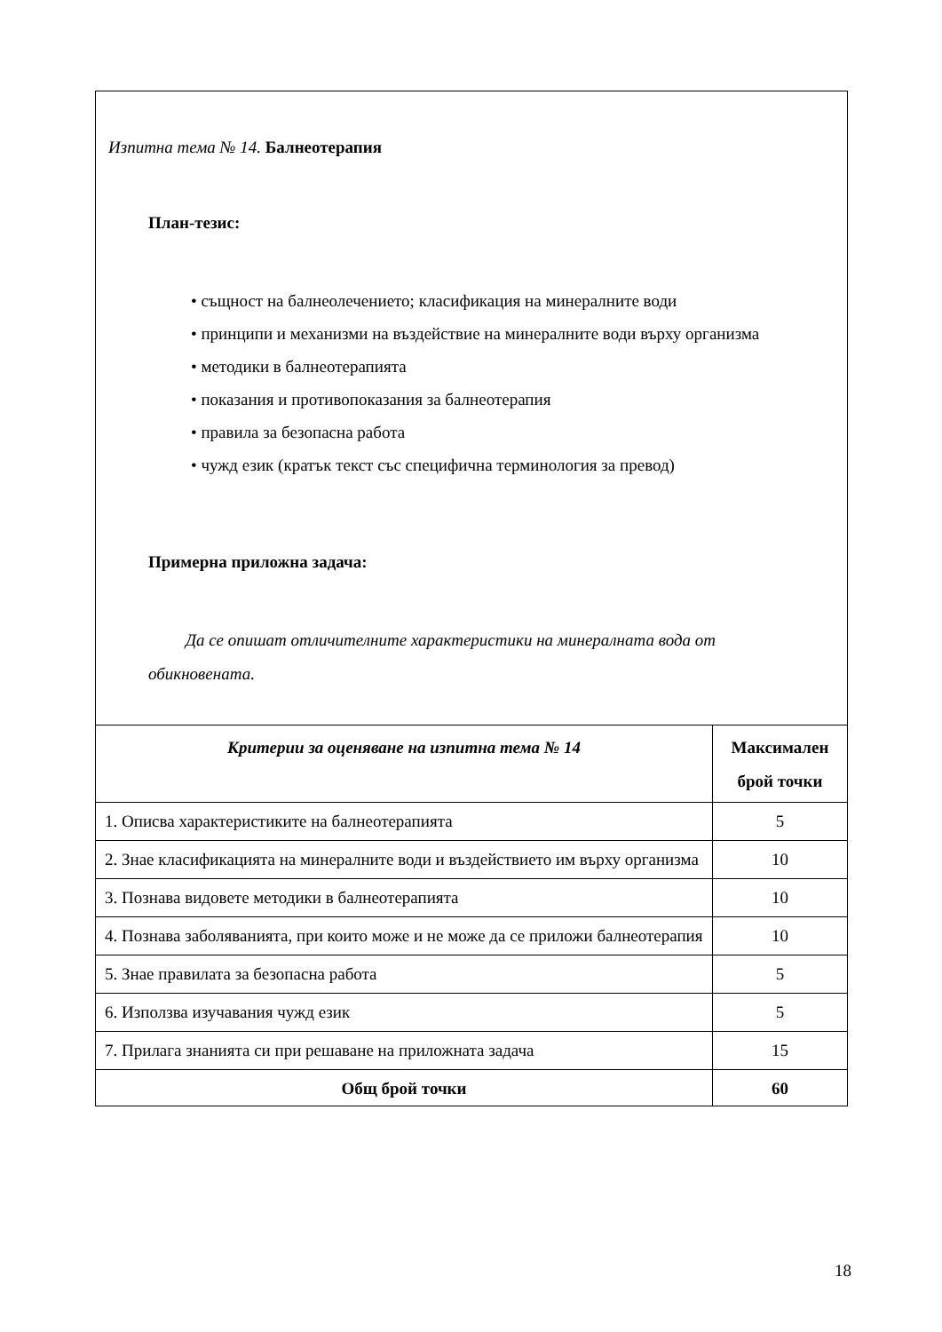| Изпитна тема № 14. Балнеотерапия План-тезис: • същност на балнеолечението; класификация на минералните води • принципи и механизми на въздействие на минералните води върху организма • методики в балнеотерапията • показания и противопоказания за балнеотерапия • правила за безопасна работа • чужд език (кратък текст със специфична терминология за превод) Примерна приложна задача: Да се опишат отличителните характеристики на минералната вода от обикновената. | |
| Критерии за оценяване на изпитна тема № 14 | Максимален брой точки |
| 1. Описва характеристиките на балнеотерапията | 5 |
| 2. Знае класификацията на минералните води и въздействието им върху организма | 10 |
| 3. Познава видовете методики в балнеотерапията | 10 |
| 4. Познава заболяванията, при които може и не може да се приложи балнеотерапия | 10 |
| 5. Знае правилата за безопасна работа | 5 |
| 6. Използва изучавания чужд език | 5 |
| 7. Прилага знанията си при решаване на приложната задача | 15 |
| Общ брой точки | 60 |
18